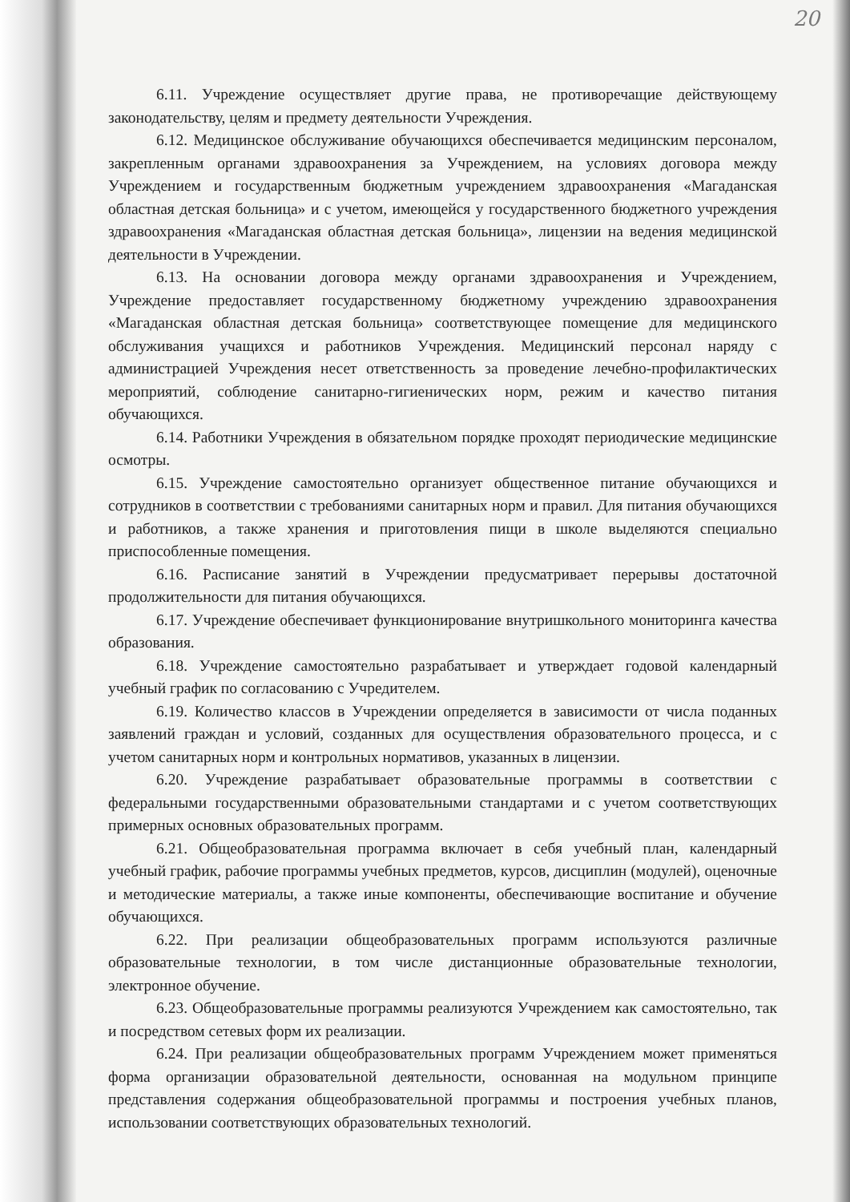20
6.11. Учреждение осуществляет другие права, не противоречащие действующему законодательству, целям и предмету деятельности Учреждения.
6.12. Медицинское обслуживание обучающихся обеспечивается медицинским персоналом, закрепленным органами здравоохранения за Учреждением, на условиях договора между Учреждением и государственным бюджетным учреждением здравоохранения «Магаданская областная детская больница» и с учетом, имеющейся у государственного бюджетного учреждения здравоохранения «Магаданская областная детская больница», лицензии на ведения медицинской деятельности в Учреждении.
6.13. На основании договора между органами здравоохранения и Учреждением, Учреждение предоставляет государственному бюджетному учреждению здравоохранения «Магаданская областная детская больница» соответствующее помещение для медицинского обслуживания учащихся и работников Учреждения. Медицинский персонал наряду с администрацией Учреждения несет ответственность за проведение лечебно-профилактических мероприятий, соблюдение санитарно-гигиенических норм, режим и качество питания обучающихся.
6.14. Работники Учреждения в обязательном порядке проходят периодические медицинские осмотры.
6.15. Учреждение самостоятельно организует общественное питание обучающихся и сотрудников в соответствии с требованиями санитарных норм и правил. Для питания обучающихся и работников, а также хранения и приготовления пищи в школе выделяются специально приспособленные помещения.
6.16. Расписание занятий в Учреждении предусматривает перерывы достаточной продолжительности для питания обучающихся.
6.17. Учреждение обеспечивает функционирование внутришкольного мониторинга качества образования.
6.18. Учреждение самостоятельно разрабатывает и утверждает годовой календарный учебный график по согласованию с Учредителем.
6.19. Количество классов в Учреждении определяется в зависимости от числа поданных заявлений граждан и условий, созданных для осуществления образовательного процесса, и с учетом санитарных норм и контрольных нормативов, указанных в лицензии.
6.20. Учреждение разрабатывает образовательные программы в соответствии с федеральными государственными образовательными стандартами и с учетом соответствующих примерных основных образовательных программ.
6.21. Общеобразовательная программа включает в себя учебный план, календарный учебный график, рабочие программы учебных предметов, курсов, дисциплин (модулей), оценочные и методические материалы, а также иные компоненты, обеспечивающие воспитание и обучение обучающихся.
6.22. При реализации общеобразовательных программ используются различные образовательные технологии, в том числе дистанционные образовательные технологии, электронное обучение.
6.23. Общеобразовательные программы реализуются Учреждением как самостоятельно, так и посредством сетевых форм их реализации.
6.24. При реализации общеобразовательных программ Учреждением может применяться форма организации образовательной деятельности, основанная на модульном принципе представления содержания общеобразовательной программы и построения учебных планов, использовании соответствующих образовательных технологий.